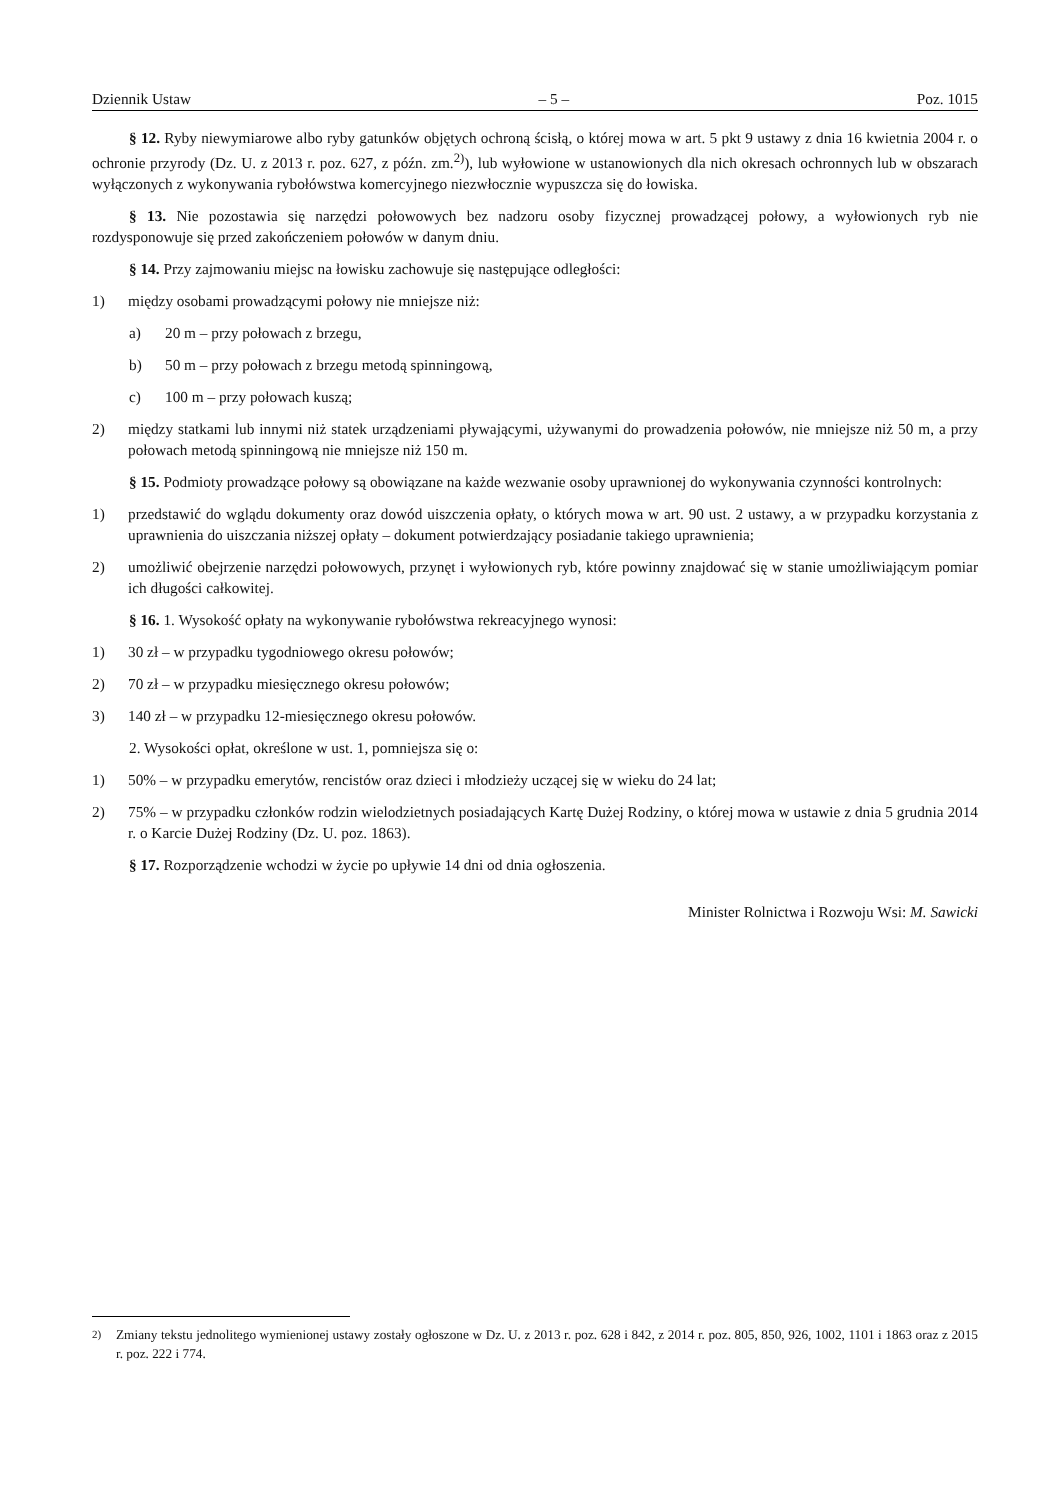Dziennik Ustaw – 5 – Poz. 1015
§ 12. Ryby niewymiarowe albo ryby gatunków objętych ochroną ścisłą, o której mowa w art. 5 pkt 9 ustawy z dnia 16 kwietnia 2004 r. o ochronie przyrody (Dz. U. z 2013 r. poz. 627, z późn. zm.<sup>2)</sup>), lub wyłowione w ustanowionych dla nich okresach ochronnych lub w obszarach wyłączonych z wykonywania rybołówstwa komercyjnego niezwłocznie wypuszcza się do łowiska.
§ 13. Nie pozostawia się narzędzi połowowych bez nadzoru osoby fizycznej prowadzącej połowy, a wyłowionych ryb nie rozdysponowuje się przed zakończeniem połowów w danym dniu.
§ 14. Przy zajmowaniu miejsc na łowisku zachowuje się następujące odległości:
1) między osobami prowadzącymi połowy nie mniejsze niż:
a) 20 m – przy połowach z brzegu,
b) 50 m – przy połowach z brzegu metodą spinningową,
c) 100 m – przy połowach kuszą;
2) między statkami lub innymi niż statek urządzeniami pływającymi, używanymi do prowadzenia połowów, nie mniejsze niż 50 m, a przy połowach metodą spinningową nie mniejsze niż 150 m.
§ 15. Podmioty prowadzące połowy są obowiązane na każde wezwanie osoby uprawnionej do wykonywania czynności kontrolnych:
1) przedstawić do wglądu dokumenty oraz dowód uiszczenia opłaty, o których mowa w art. 90 ust. 2 ustawy, a w przypadku korzystania z uprawnienia do uiszczania niższej opłaty – dokument potwierdzający posiadanie takiego uprawnienia;
2) umożliwić obejrzenie narzędzi połowowych, przynęt i wyłowionych ryb, które powinny znajdować się w stanie umożliwiającym pomiar ich długości całkowitej.
§ 16. 1. Wysokość opłaty na wykonywanie rybołówstwa rekreacyjnego wynosi:
1) 30 zł – w przypadku tygodniowego okresu połowów;
2) 70 zł – w przypadku miesięcznego okresu połowów;
3) 140 zł – w przypadku 12-miesięcznego okresu połowów.
2. Wysokości opłat, określone w ust. 1, pomniejsza się o:
1) 50% – w przypadku emerytów, rencistów oraz dzieci i młodzieży uczącej się w wieku do 24 lat;
2) 75% – w przypadku członków rodzin wielodzietnych posiadających Kartę Dużej Rodziny, o której mowa w ustawie z dnia 5 grudnia 2014 r. o Karcie Dużej Rodziny (Dz. U. poz. 1863).
§ 17. Rozporządzenie wchodzi w życie po upływie 14 dni od dnia ogłoszenia.
Minister Rolnictwa i Rozwoju Wsi: M. Sawicki
<sup>2)</sup> Zmiany tekstu jednolitego wymienionej ustawy zostały ogłoszone w Dz. U. z 2013 r. poz. 628 i 842, z 2014 r. poz. 805, 850, 926, 1002, 1101 i 1863 oraz z 2015 r. poz. 222 i 774.